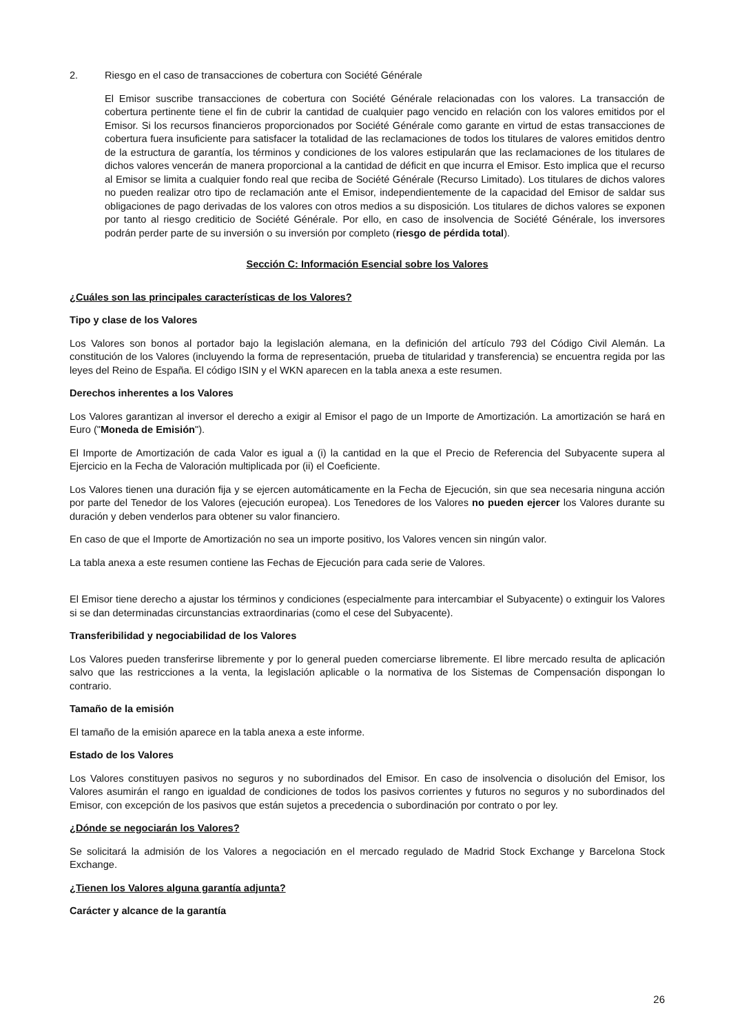2. Riesgo en el caso de transacciones de cobertura con Société Générale
El Emisor suscribe transacciones de cobertura con Société Générale relacionadas con los valores. La transacción de cobertura pertinente tiene el fin de cubrir la cantidad de cualquier pago vencido en relación con los valores emitidos por el Emisor. Si los recursos financieros proporcionados por Société Générale como garante en virtud de estas transacciones de cobertura fuera insuficiente para satisfacer la totalidad de las reclamaciones de todos los titulares de valores emitidos dentro de la estructura de garantía, los términos y condiciones de los valores estipularán que las reclamaciones de los titulares de dichos valores vencerán de manera proporcional a la cantidad de déficit en que incurra el Emisor. Esto implica que el recurso al Emisor se limita a cualquier fondo real que reciba de Société Générale (Recurso Limitado). Los titulares de dichos valores no pueden realizar otro tipo de reclamación ante el Emisor, independientemente de la capacidad del Emisor de saldar sus obligaciones de pago derivadas de los valores con otros medios a su disposición. Los titulares de dichos valores se exponen por tanto al riesgo crediticio de Société Générale. Por ello, en caso de insolvencia de Société Générale, los inversores podrán perder parte de su inversión o su inversión por completo (riesgo de pérdida total).
Sección C: Información Esencial sobre los Valores
¿Cuáles son las principales características de los Valores?
Tipo y clase de los Valores
Los Valores son bonos al portador bajo la legislación alemana, en la definición del artículo 793 del Código Civil Alemán. La constitución de los Valores (incluyendo la forma de representación, prueba de titularidad y transferencia) se encuentra regida por las leyes del Reino de España. El código ISIN y el WKN aparecen en la tabla anexa a este resumen.
Derechos inherentes a los Valores
Los Valores garantizan al inversor el derecho a exigir al Emisor el pago de un Importe de Amortización. La amortización se hará en Euro ("Moneda de Emisión").
El Importe de Amortización de cada Valor es igual a (i) la cantidad en la que el Precio de Referencia del Subyacente supera al Ejercicio en la Fecha de Valoración multiplicada por (ii) el Coeficiente.
Los Valores tienen una duración fija y se ejercen automáticamente en la Fecha de Ejecución, sin que sea necesaria ninguna acción por parte del Tenedor de los Valores (ejecución europea). Los Tenedores de los Valores no pueden ejercer los Valores durante su duración y deben venderlos para obtener su valor financiero.
En caso de que el Importe de Amortización no sea un importe positivo, los Valores vencen sin ningún valor.
La tabla anexa a este resumen contiene las Fechas de Ejecución para cada serie de Valores.
El Emisor tiene derecho a ajustar los términos y condiciones (especialmente para intercambiar el Subyacente) o extinguir los Valores si se dan determinadas circunstancias extraordinarias (como el cese del Subyacente).
Transferibilidad y negociabilidad de los Valores
Los Valores pueden transferirse libremente y por lo general pueden comerciarse libremente. El libre mercado resulta de aplicación salvo que las restricciones a la venta, la legislación aplicable o la normativa de los Sistemas de Compensación dispongan lo contrario.
Tamaño de la emisión
El tamaño de la emisión aparece en la tabla anexa a este informe.
Estado de los Valores
Los Valores constituyen pasivos no seguros y no subordinados del Emisor. En caso de insolvencia o disolución del Emisor, los Valores asumirán el rango en igualdad de condiciones de todos los pasivos corrientes y futuros no seguros y no subordinados del Emisor, con excepción de los pasivos que están sujetos a precedencia o subordinación por contrato o por ley.
¿Dónde se negociarán los Valores?
Se solicitará la admisión de los Valores a negociación en el mercado regulado de Madrid Stock Exchange y Barcelona Stock Exchange.
¿Tienen los Valores alguna garantía adjunta?
Carácter y alcance de la garantía
26